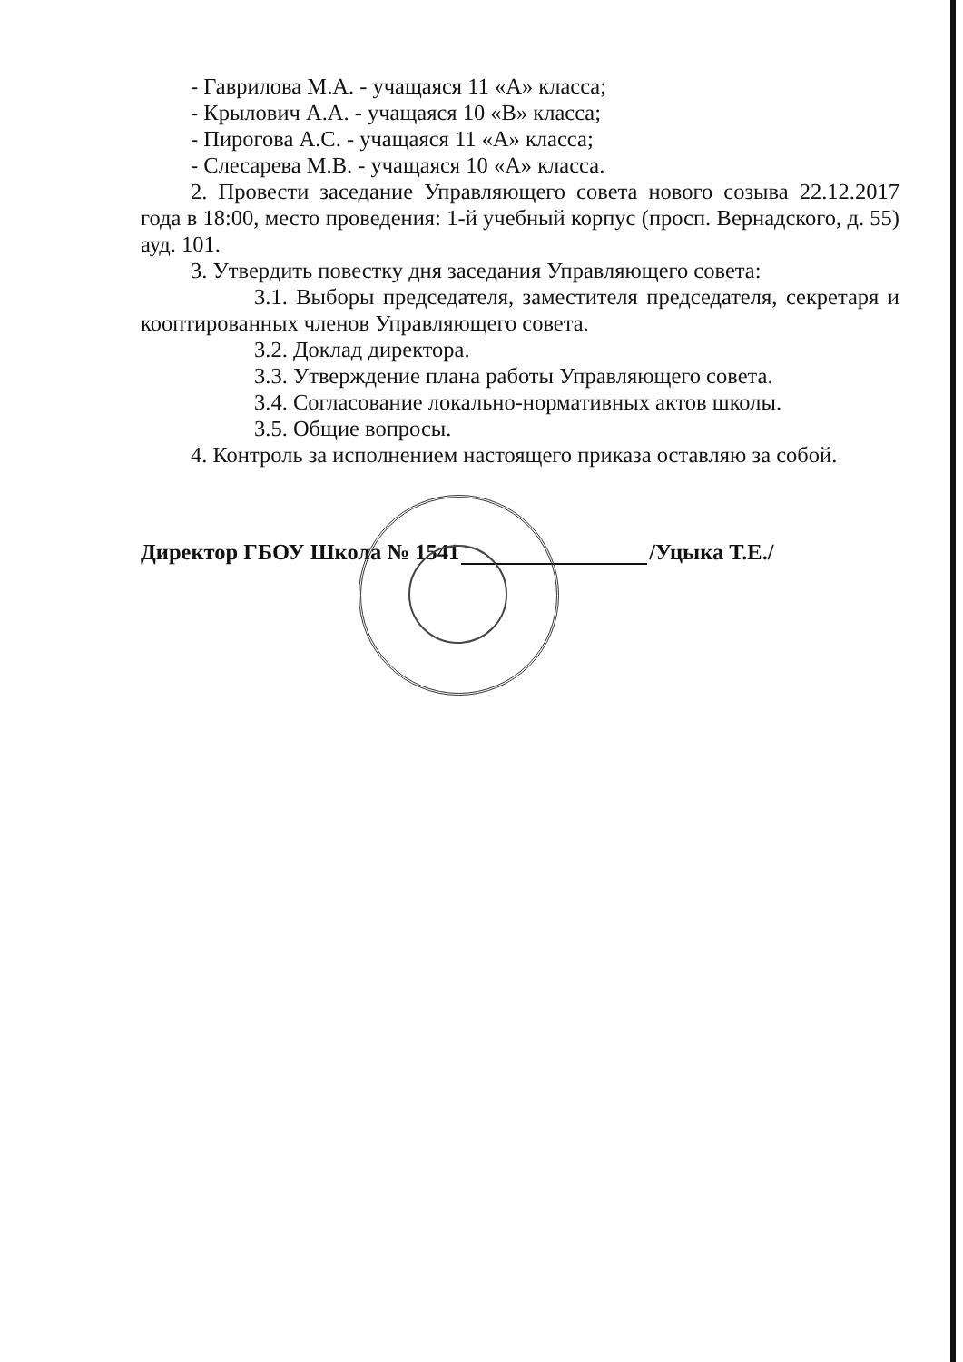- Гаврилова М.А. - учащаяся 11 «А» класса;
- Крылович А.А. - учащаяся 10 «В» класса;
- Пирогова А.С. - учащаяся 11 «А» класса;
- Слесарева М.В. - учащаяся 10 «А» класса.
2. Провести заседание Управляющего совета нового созыва 22.12.2017 года в 18:00, место проведения: 1-й учебный корпус (просп. Вернадского, д. 55) ауд. 101.
3. Утвердить повестку дня заседания Управляющего совета:
3.1. Выборы председателя, заместителя председателя, секретаря и кооптированных членов Управляющего совета.
3.2. Доклад директора.
3.3. Утверждение плана работы Управляющего совета.
3.4. Согласование локально-нормативных актов школы.
3.5. Общие вопросы.
4. Контроль за исполнением настоящего приказа оставляю за собой.
Директор ГБОУ Школа № 1541 /Уцыка Т.Е./